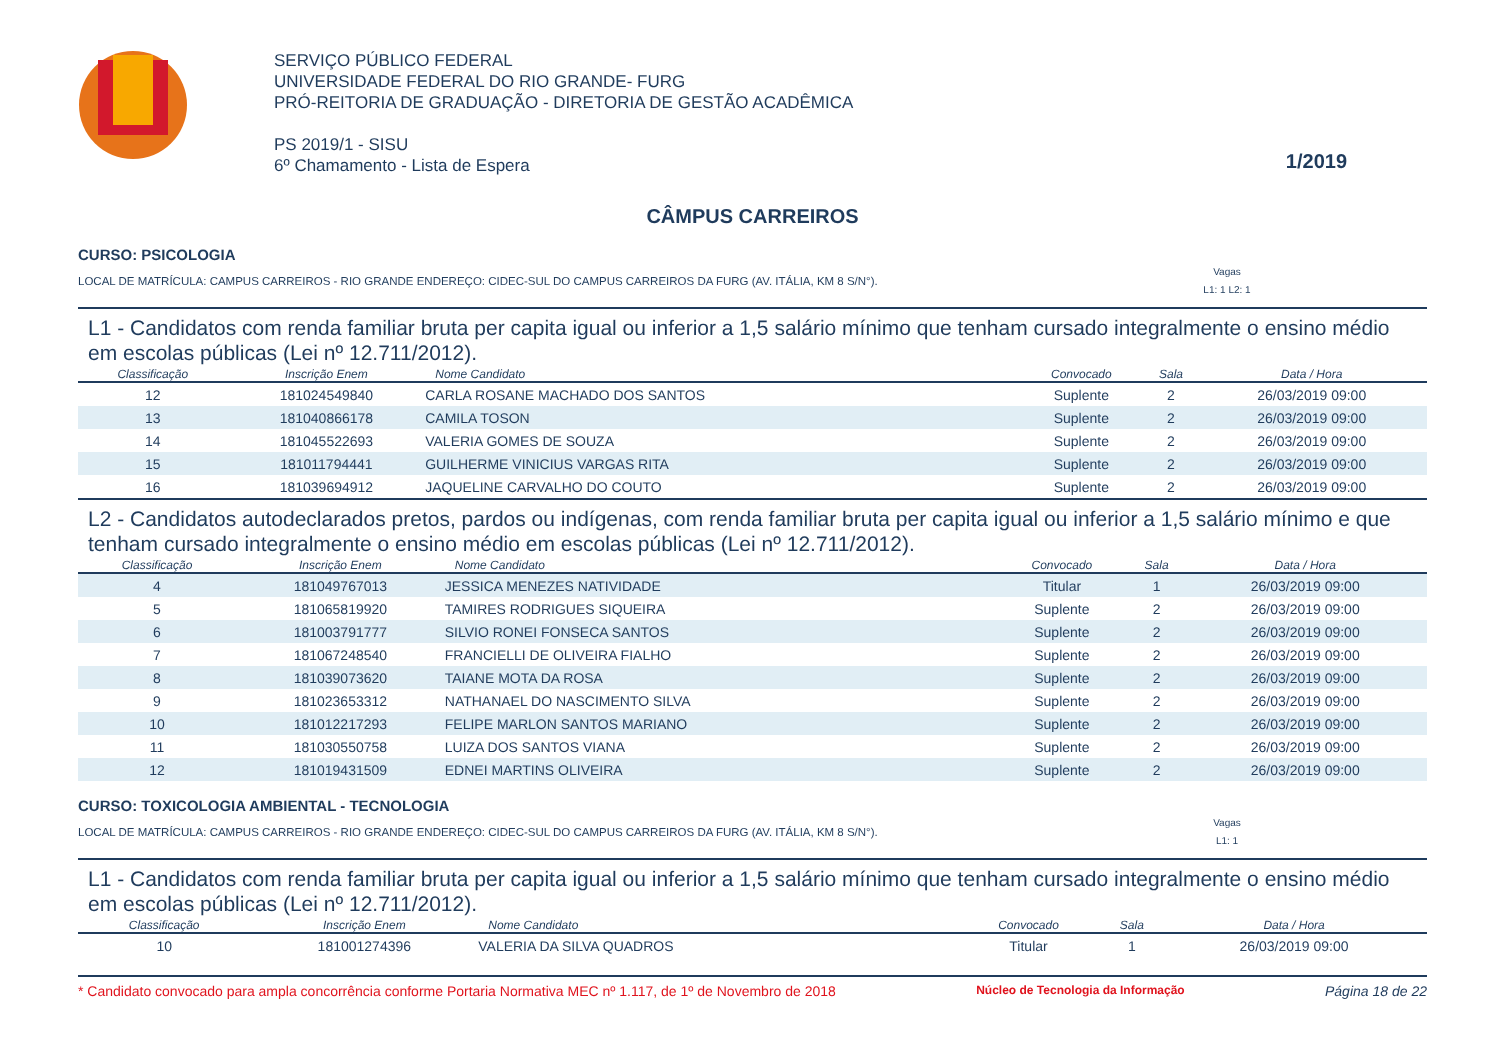SERVIÇO PÚBLICO FEDERAL
UNIVERSIDADE FEDERAL DO RIO GRANDE- FURG
PRÓ-REITORIA DE GRADUAÇÃO - DIRETORIA DE GESTÃO ACADÊMICA
PS 2019/1 - SISU
6º Chamamento - Lista de Espera
1/2019
CÂMPUS CARREIROS
CURSO: PSICOLOGIA
LOCAL DE MATRÍCULA: CAMPUS CARREIROS - RIO GRANDE ENDEREÇO: CIDEC-SUL DO CAMPUS CARREIROS DA FURG (AV. ITÁLIA, KM 8 S/N°). Vagas
L1: 1 L2: 1
L1 - Candidatos com renda familiar bruta per capita igual ou inferior a 1,5 salário mínimo que tenham cursado integralmente o ensino médio em escolas públicas (Lei nº 12.711/2012).
| Classificação | Inscrição Enem | Nome Candidato | Convocado | Sala | Data / Hora |
| --- | --- | --- | --- | --- | --- |
| 12 | 181024549840 | CARLA ROSANE MACHADO DOS SANTOS | Suplente | 2 | 26/03/2019 09:00 |
| 13 | 181040866178 | CAMILA TOSON | Suplente | 2 | 26/03/2019 09:00 |
| 14 | 181045522693 | VALERIA GOMES DE SOUZA | Suplente | 2 | 26/03/2019 09:00 |
| 15 | 181011794441 | GUILHERME VINICIUS VARGAS RITA | Suplente | 2 | 26/03/2019 09:00 |
| 16 | 181039694912 | JAQUELINE CARVALHO DO COUTO | Suplente | 2 | 26/03/2019 09:00 |
L2 - Candidatos autodeclarados pretos, pardos ou indígenas, com renda familiar bruta per capita igual ou inferior a 1,5 salário mínimo e que tenham cursado integralmente o ensino médio em escolas públicas (Lei nº 12.711/2012).
| Classificação | Inscrição Enem | Nome Candidato | Convocado | Sala | Data / Hora |
| --- | --- | --- | --- | --- | --- |
| 4 | 181049767013 | JESSICA MENEZES NATIVIDADE | Titular | 1 | 26/03/2019 09:00 |
| 5 | 181065819920 | TAMIRES RODRIGUES SIQUEIRA | Suplente | 2 | 26/03/2019 09:00 |
| 6 | 181003791777 | SILVIO RONEI FONSECA SANTOS | Suplente | 2 | 26/03/2019 09:00 |
| 7 | 181067248540 | FRANCIELLI DE OLIVEIRA FIALHO | Suplente | 2 | 26/03/2019 09:00 |
| 8 | 181039073620 | TAIANE MOTA DA ROSA | Suplente | 2 | 26/03/2019 09:00 |
| 9 | 181023653312 | NATHANAEL DO NASCIMENTO SILVA | Suplente | 2 | 26/03/2019 09:00 |
| 10 | 181012217293 | FELIPE MARLON SANTOS MARIANO | Suplente | 2 | 26/03/2019 09:00 |
| 11 | 181030550758 | LUIZA DOS SANTOS VIANA | Suplente | 2 | 26/03/2019 09:00 |
| 12 | 181019431509 | EDNEI MARTINS OLIVEIRA | Suplente | 2 | 26/03/2019 09:00 |
CURSO: TOXICOLOGIA AMBIENTAL - TECNOLOGIA
LOCAL DE MATRÍCULA: CAMPUS CARREIROS - RIO GRANDE ENDEREÇO: CIDEC-SUL DO CAMPUS CARREIROS DA FURG (AV. ITÁLIA, KM 8 S/N°). Vagas
L1: 1
L1 - Candidatos com renda familiar bruta per capita igual ou inferior a 1,5 salário mínimo que tenham cursado integralmente o ensino médio em escolas públicas (Lei nº 12.711/2012).
| Classificação | Inscrição Enem | Nome Candidato | Convocado | Sala | Data / Hora |
| --- | --- | --- | --- | --- | --- |
| 10 | 181001274396 | VALERIA DA SILVA QUADROS | Titular | 1 | 26/03/2019 09:00 |
* Candidato convocado para ampla concorrência conforme Portaria Normativa MEC nº 1.117, de 1º de Novembro de 2018 Núcleo de Tecnologia da Informação Página 18 de 22